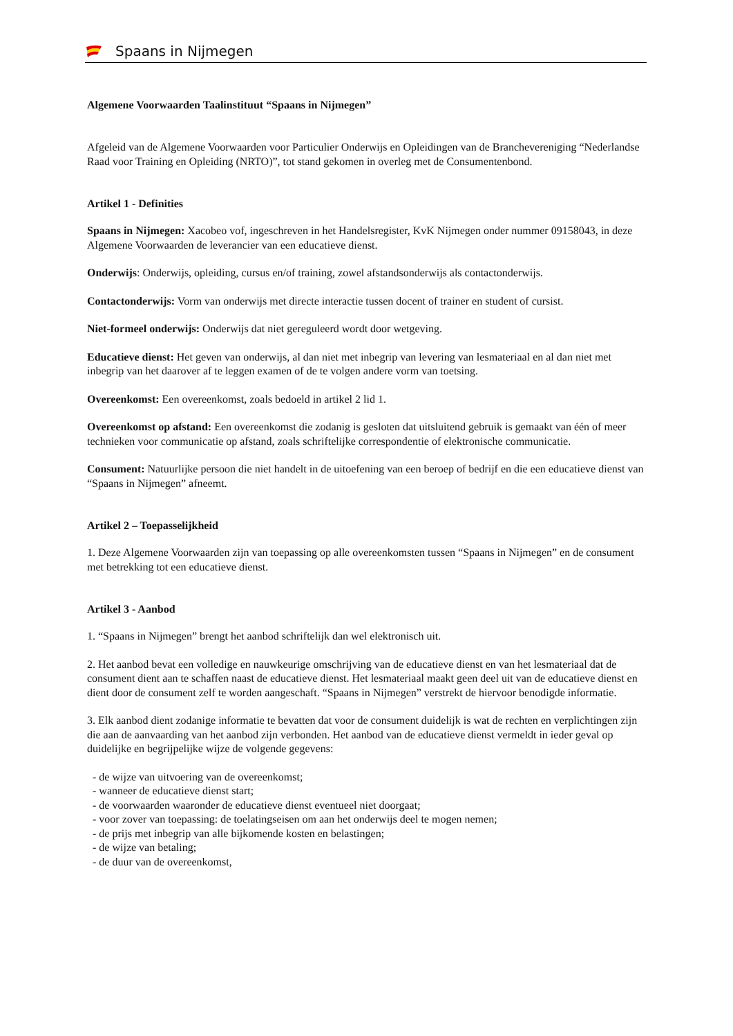Spaans in Nijmegen
Algemene Voorwaarden Taalinstituut “Spaans in Nijmegen”
Afgeleid van de Algemene Voorwaarden voor Particulier Onderwijs en Opleidingen van de Branchevereniging “Nederlandse Raad voor Training en Opleiding (NRTO)”, tot stand gekomen in overleg met de Consumentenbond.
Artikel 1 - Definities
Spaans in Nijmegen: Xacobeo vof, ingeschreven in het Handelsregister, KvK Nijmegen onder nummer 09158043, in deze Algemene Voorwaarden de leverancier van een educatieve dienst.
Onderwijs: Onderwijs, opleiding, cursus en/of training, zowel afstandsonderwijs als contactonderwijs.
Contactonderwijs: Vorm van onderwijs met directe interactie tussen docent of trainer en student of cursist.
Niet-formeel onderwijs: Onderwijs dat niet gereguleerd wordt door wetgeving.
Educatieve dienst: Het geven van onderwijs, al dan niet met inbegrip van levering van lesmateriaal en al dan niet met inbegrip van het daarover af te leggen examen of de te volgen andere vorm van toetsing.
Overeenkomst: Een overeenkomst, zoals bedoeld in artikel 2 lid 1.
Overeenkomst op afstand: Een overeenkomst die zodanig is gesloten dat uitsluitend gebruik is gemaakt van één of meer technieken voor communicatie op afstand, zoals schriftelijke correspondentie of elektronische communicatie.
Consument: Natuurlijke persoon die niet handelt in de uitoefening van een beroep of bedrijf en die een educatieve dienst van “Spaans in Nijmegen” afneemt.
Artikel 2 – Toepasselijkheid
1. Deze Algemene Voorwaarden zijn van toepassing op alle overeenkomsten tussen “Spaans in Nijmegen” en de consument met betrekking tot een educatieve dienst.
Artikel 3 - Aanbod
1. “Spaans in Nijmegen” brengt het aanbod schriftelijk dan wel elektronisch uit.
2. Het aanbod bevat een volledige en nauwkeurige omschrijving van de educatieve dienst en van het lesmateriaal dat de consument dient aan te schaffen naast de educatieve dienst. Het lesmateriaal maakt geen deel uit van de educatieve dienst en dient door de consument zelf te worden aangeschaft. “Spaans in Nijmegen” verstrekt de hiervoor benodigde informatie.
3. Elk aanbod dient zodanige informatie te bevatten dat voor de consument duidelijk is wat de rechten en verplichtingen zijn die aan de aanvaarding van het aanbod zijn verbonden. Het aanbod van de educatieve dienst vermeldt in ieder geval op duidelijke en begrijpelijke wijze de volgende gegevens:
- de wijze van uitvoering van de overeenkomst;
- wanneer de educatieve dienst start;
- de voorwaarden waaronder de educatieve dienst eventueel niet doorgaat;
- voor zover van toepassing: de toelatingseisen om aan het onderwijs deel te mogen nemen;
- de prijs met inbegrip van alle bijkomende kosten en belastingen;
- de wijze van betaling;
- de duur van de overeenkomst,